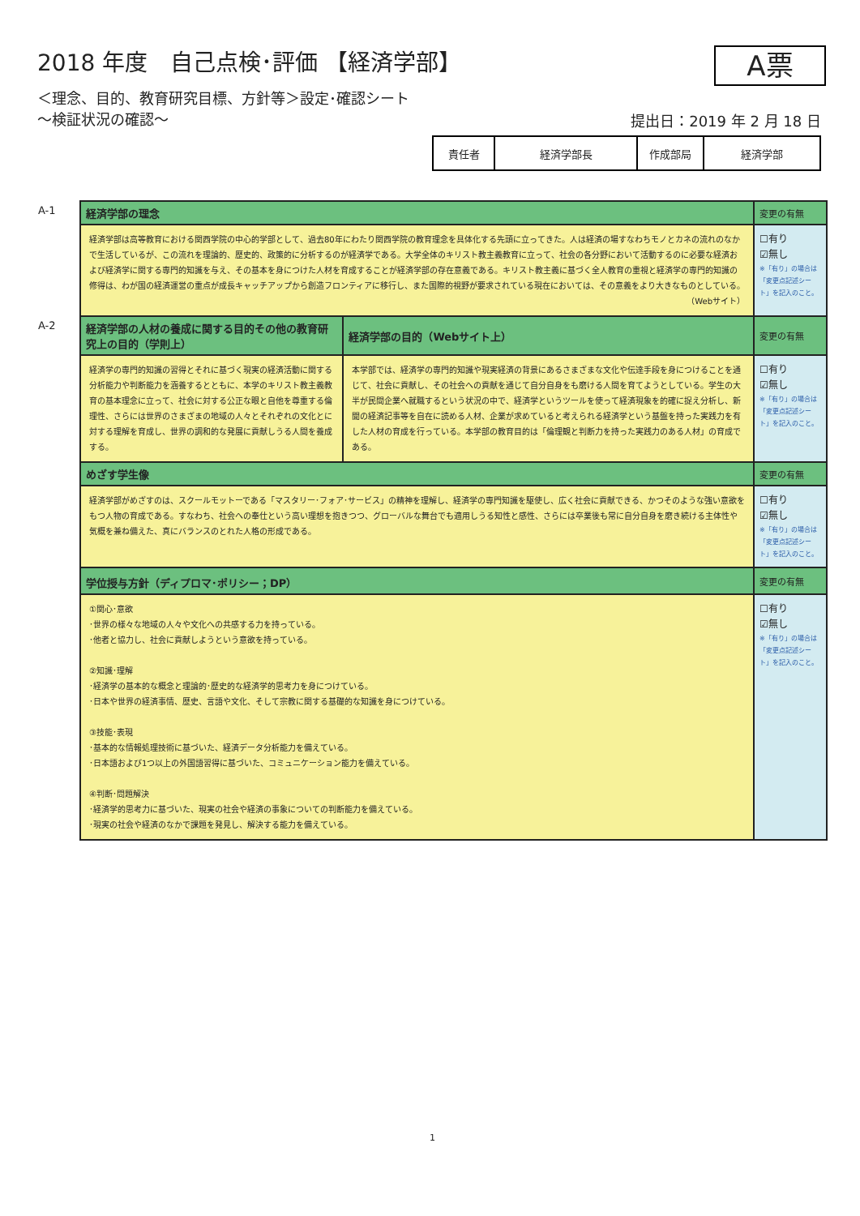2018 年度　自己点検･評価 【経済学部】
A票
＜理念、目的、教育研究目標、方針等＞設定･確認シート
～検証状況の確認～
提出日：2019 年 2 月 18 日
| 責任者 | 経済学部長 | 作成部局 | 経済学部 |
| A-1 | 経済学部の理念 | | 変更の有無 |
| | 経済学部は高等教育における関西学院の中心的学部として、過去80年にわたり関西学院の教育理念を具体化する先頭に立ってきた。人は経済の場すなわちモノとカネの流れのなかで生活しているが、この流れを理論的、歴史的、政策的に分析するのが経済学である。大学全体のキリスト教主義教育に立って、社会の各分野において活動するのに必要な経済および経済学に関する専門的知識を与え、その基本を身につけた人材を育成することが経済学部の存在意義である。キリスト教主義に基づく全人教育の重視と経済学の専門的知識の修得は、わが国の経済運営の重点が成長キャッチアップから創造フロンティアに移行し、また国際的視野が要求されている現在においては、その意義をより大きなものとしている。 （Webサイト） | | ☐有り ☑無し ※「有り」の場合は「変更点記述シート」を記入のこと。 |
| A-2 | 経済学部の人材の養成に関する目的その他の教育研究上の目的（学則上） | 経済学部の目的（Webサイト上） | 変更の有無 |
| | 経済学の専門的知識の習得とそれに基づく現実の経済活動に関する分析能力や判断能力を涵養するとともに、本学のキリスト教主義教育の基本理念に立って、社会に対する公正な眼と自他を尊重する倫理性、さらには世界のさまざまの地域の人々とそれぞれの文化とに対する理解を育成し、世界の調和的な発展に貢献しうる人間を養成する。 | 本学部では、経済学の専門的知識や現実経済の背景にあるさまざまな文化や伝達手段を身につけることを通じて、社会に貢献し、その社会への貢献を通じて自分自身をも磨ける人間を育てようとしている。学生の大半が民間企業へ就職するという状況の中で、経済学というツールを使って経済現象を的確に捉え分析し、新聞の経済記事等を自在に読める人材、企業が求めていると考えられる経済学という基盤を持った実践力を有した人材の育成を行っている。本学部の教育目的は「倫理観と判断力を持った実践力のある人材」の育成である。 | ☐有り ☑無し ※「有り」の場合は「変更点記述シート」を記入のこと。 |
| | めざす学生像 | | 変更の有無 |
| | 経済学部がめざすのは、スクールモットーである「マスタリー･フォア･サービス」の精神を理解し、経済学の専門知識を駆使し、広く社会に貢献できる、かつそのような強い意欲をもつ人物の育成である。すなわち、社会への奉仕という高い理想を抱きつつ、グローバルな舞台でも適用しうる知性と感性、さらには卒業後も常に自分自身を磨き続ける主体性や気概を兼ね備えた、真にバランスのとれた人格の形成である。 | | ☐有り ☑無し ※「有り」の場合は「変更点記述シート」を記入のこと。 |
| | 学位授与方針（ディプロマ･ポリシー；DP） | | 変更の有無 |
| | ①関心･意欲 ･世界の様々な地域の人々や文化への共感する力を持っている。 ･他者と協力し、社会に貢献しようという意欲を持っている。 ②知識･理解 ･経済学の基本的な概念と理論的･歴史的な経済学的思考力を身につけている。 ･日本や世界の経済事情、歴史、言語や文化、そして宗教に関する基礎的な知識を身につけている。 ③技能･表現 ･基本的な情報処理技術に基づいた、経済データ分析能力を備えている。 ･日本語および1つ以上の外国語習得に基づいた、コミュニケーション能力を備えている。 ④判断･問題解決 ･経済学的思考力に基づいた、現実の社会や経済の事象についての判断能力を備えている。 ･現実の社会や経済のなかで課題を発見し、解決する能力を備えている。 | | ☐有り ☑無し ※「有り」の場合は「変更点記述シート」を記入のこと。 |
1